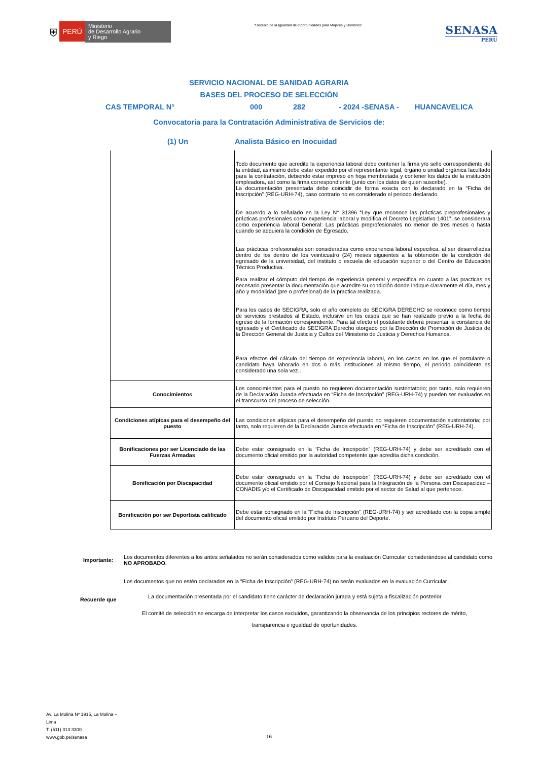⛨ PERÚ Ministerio
de Desarrollo Agrario
y Riego
“Decenio de la Igualdad de Oportunidades para Mujeres y Hombres”
SENASA
PERU
SERVICIO NACIONAL DE SANIDAD AGRARIA
BASES DEL PROCESO DE SELECCIÓN
CAS TEMPORAL N° 000 282 - 2024 -SENASA - HUANCAVELICA
Convocatoria para la Contratación Administrativa de Servicios de:
(1) Un Analista Básico en Inocuidad
| | Todo documento que acredite la experiencia laboral debe contener la firma y/o sello correspondiente de la entidad, asimismo debe estar expedido por el representante legal, órgano o unidad orgánica facultado para la contratación, debiendo estar impreso en hoja membretada y contener los datos de la institución empleadora, así como la firma correspondiente (junto con los datos de quien suscribe). La documentación presentada debe coincidir de forma exacta con lo declarado en la “Ficha de Inscripción” (REG-URH-74), caso contrario no es considerado el periodo declarado. De acuerdo a lo señalado en la Ley N° 31396 “Ley que reconoce las prácticas preprofesionales y prácticas profesionales como experiencia laboral y modifica el Decreto Legislativo 1401”, se considerara como experiencia laboral General: Las prácticas preprofesionales no menor de tres meses o hasta cuando se adquiera la condición de Egresado. Las prácticas profesionales son consideradas como experiencia laboral especifica, al ser desarrolladas dentro de los dentro de los veinticuatro (24) meses siguientes a la obtención de la condición de egresado de la universidad, del instituto o escuela de educación superior o del Centro de Educación Técnico Productiva. Para realizar el cómputo del tiempo de experiencia general y especifica en cuanto a las practicas es necesario presentar la documentación que acredite su condición donde indique claramente el día, mes y año y modalidad (pre o profesional) de la practica realizada. Para los casos de SECIGRA, solo el año completo de SECIGRA DERECHO se reconoce como tiempo de servicios prestados al Estado, inclusive en los casos que se han realizado previo a la fecha de egreso de la formación correspondiente. Para tal efecto el postulante deberá presentar la constancia de egresado y el Certificado de SECIGRA Derecho otorgado por la Dirección de Promoción de Justicia de la Dirección General de Justicia y Cultos del Ministerio de Justicia y Derechos Humanos. Para efectos del cálculo del tiempo de experiencia laboral, en los casos en los que el postulante o candidato haya laborado en dos o más instituciones al mismo tiempo, el periodo coincidente es considerado una sola vez.. |
| Conocimientos | Los conocimientos para el puesto no requieren documentación sustentatorio; por tanto, solo requieren de la Declaración Jurada efectuada en “Ficha de Inscripción” (REG-URH-74) y pueden ser evaluados en el transcurso del proceso de selección. |
| Condiciones atípicas para el desempeño del puesto | Las condiciones atípicas para el desempeño del puesto no requieren documentación sustentatoria; por tanto, solo requieren de la Declaración Jurada efectuada en “Ficha de Inscripción” (REG-URH-74). |
| Bonificaciones por ser Licenciado de las Fuerzas Armadas | Debe estar consignado en la “Ficha de Inscripción” (REG-URH-74) y debe ser acreditado con el documento oficial emitido por la autoridad competente que acredita dicha condición. |
| Bonificación por Discapacidad | Debe estar consignado en la “Ficha de Inscripción” (REG-URH-74) y debe ser acreditado con el documento oficial emitido por el Consejo Nacional para la Integración de la Persona con Discapacidad – CONADIS y/o el Certificado de Discapacidad emitido por el sector de Salud al que pertenece. |
| Bonificación por ser Deportista calificado | Debe estar consignado en la “Ficha de Inscripción” (REG-URH-74) y ser acreditado con la copia simple del documento oficial emitido por Instituto Peruano del Deporte. |
Importante:
Los documentos diferentes a los antes señalados no serán considerados como validos para la evaluación Curricular considerándose al candidato como NO APROBADO.
Los documentos que no estén declarados en la “Ficha de Inscripción” (REG-URH-74) no serán evaluados en la evaluación Curricular .
Recuerde que La documentación presentada por el candidato tiene carácter de declaración jurada y está sujeta a fiscalización posterior.
El comité de selección se encarga de interpretar los casos excluidos, garantizando la observancia de los principios rectores de mérito,
transparencia e igualdad de oportunidades.
Av. La Molina Nº 1915, La Molina –
Lima
T: (511) 313 3300
www.gob.pe/senasa
16